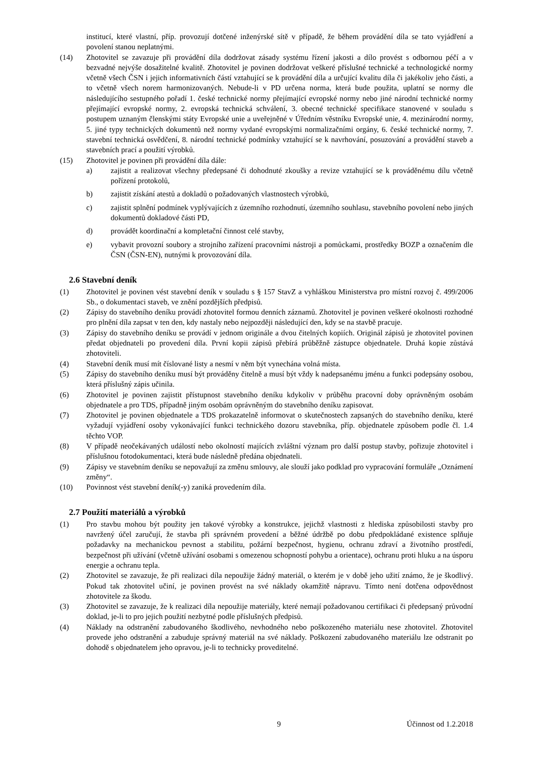institucí, které vlastní, příp. provozují dotčené inženýrské sítě v případě, že během provádění díla se tato vyjádření a povolení stanou neplatnými.
(14) Zhotovitel se zavazuje při provádění díla dodržovat zásady systému řízení jakosti a dílo provést s odbornou péčí a v bezvadné nejvýše dosažitelné kvalitě. Zhotovitel je povinen dodržovat veškeré příslušné technické a technologické normy včetně všech ČSN i jejich informativních částí vztahující se k provádění díla a určující kvalitu díla či jakékoliv jeho části, a to včetně všech norem harmonizovaných. Nebude-li v PD určena norma, která bude použita, uplatní se normy dle následujícího sestupného pořadí 1. české technické normy přejímající evropské normy nebo jiné národní technické normy přejímající evropské normy, 2. evropská technická schválení, 3. obecné technické specifikace stanovené v souladu s postupem uznaným členskými státy Evropské unie a uveřejněné v Úředním věstníku Evropské unie, 4. mezinárodní normy, 5. jiné typy technických dokumentů než normy vydané evropskými normalizačními orgány, 6. české technické normy, 7. stavební technická osvědčení, 8. národní technické podmínky vztahující se k navrhování, posuzování a provádění staveb a stavebních prací a použití výrobků.
(15) Zhotovitel je povinen při provádění díla dále:
a) zajistit a realizovat všechny předepsané či dohodnuté zkoušky a revize vztahující se k prováděnému dílu včetně pořízení protokolů,
b) zajistit získání atestů a dokladů o požadovaných vlastnostech výrobků,
c) zajistit splnění podmínek vyplývajících z územního rozhodnutí, územního souhlasu, stavebního povolení nebo jiných dokumentů dokladové části PD,
d) provádět koordinační a kompletační činnost celé stavby,
e) vybavit provozní soubory a strojního zařízení pracovními nástroji a pomůckami, prostředky BOZP a označením dle ČSN (ČSN-EN), nutnými k provozování díla.
2.6 Stavební deník
(1) Zhotovitel je povinen vést stavební deník v souladu s § 157 StavZ a vyhláškou Ministerstva pro místní rozvoj č. 499/2006 Sb., o dokumentaci staveb, ve znění pozdějších předpisů.
(2) Zápisy do stavebního deníku provádí zhotovitel formou denních záznamů. Zhotovitel je povinen veškeré okolnosti rozhodné pro plnění díla zapsat v ten den, kdy nastaly nebo nejpozději následující den, kdy se na stavbě pracuje.
(3) Zápisy do stavebního deníku se provádí v jednom originále a dvou čitelných kopiích. Originál zápisů je zhotovitel povinen předat objednateli po provedení díla. První kopii zápisů přebírá průběžně zástupce objednatele. Druhá kopie zůstává zhotoviteli.
(4) Stavební deník musí mít číslované listy a nesmí v něm být vynechána volná místa.
(5) Zápisy do stavebního deníku musí být prováděny čitelně a musí být vždy k nadepsanému jménu a funkci podepsány osobou, která příslušný zápis učinila.
(6) Zhotovitel je povinen zajistit přístupnost stavebního deníku kdykoliv v průběhu pracovní doby oprávněným osobám objednatele a pro TDS, případně jiným osobám oprávněným do stavebního deníku zapisovat.
(7) Zhotovitel je povinen objednatele a TDS prokazatelně informovat o skutečnostech zapsaných do stavebního deníku, které vyžadují vyjádření osoby vykonávající funkci technického dozoru stavebníka, příp. objednatele způsobem podle čl. 1.4 těchto VOP.
(8) V případě neočekávaných událostí nebo okolností majících zvláštní význam pro další postup stavby, pořizuje zhotovitel i příslušnou fotodokumentaci, která bude následně předána objednateli.
(9) Zápisy ve stavebním deníku se nepovažují za změnu smlouvy, ale slouží jako podklad pro vypracování formuláře „Oznámení změny“.
(10) Povinnost vést stavební deník(-y) zaniká provedením díla.
2.7 Použití materiálů a výrobků
(1) Pro stavbu mohou být použity jen takové výrobky a konstrukce, jejichž vlastnosti z hlediska způsobilosti stavby pro navržený účel zaručují, že stavba při správném provedení a běžné údržbě po dobu předpokládané existence splňuje požadavky na mechanickou pevnost a stabilitu, požární bezpečnost, hygienu, ochranu zdraví a životního prostředí, bezpečnost při užívání (včetně užívání osobami s omezenou schopností pohybu a orientace), ochranu proti hluku a na úsporu energie a ochranu tepla.
(2) Zhotovitel se zavazuje, že při realizaci díla nepoužije žádný materiál, o kterém je v době jeho užití známo, že je škodlivý. Pokud tak zhotovitel učiní, je povinen provést na své náklady okamžitě nápravu. Tímto není dotčena odpovědnost zhotovitele za škodu.
(3) Zhotovitel se zavazuje, že k realizaci díla nepoužije materiály, které nemají požadovanou certifikaci či předepsaný průvodní doklad, je-li to pro jejich použití nezbytné podle příslušných předpisů.
(4) Náklady na odstranění zabudovaného škodlivého, nevhodného nebo poškozeného materiálu nese zhotovitel. Zhotovitel provede jeho odstranění a zabuduje správný materiál na své náklady. Poškození zabudovaného materiálu lze odstranit po dohodě s objednatelem jeho opravou, je-li to technicky proveditelné.
9 Účinnost od 1.2.2018